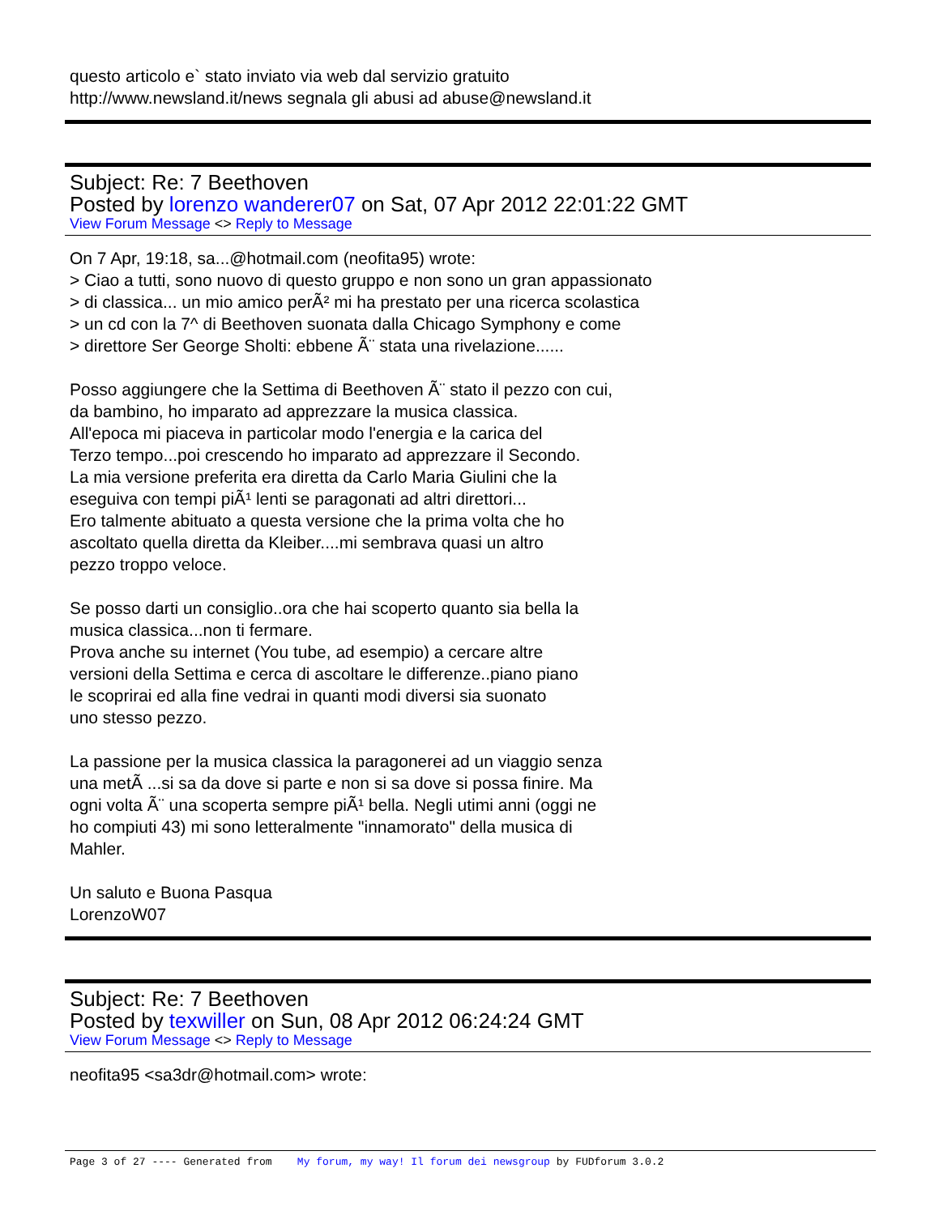questo articolo e` stato inviato via web dal servizio gratuito
http://www.newsland.it/news segnala gli abusi ad abuse@newsland.it
Subject: Re: 7 Beethoven
Posted by lorenzo wanderer07 on Sat, 07 Apr 2012 22:01:22 GMT
View Forum Message <> Reply to Message
On 7 Apr, 19:18, sa...@hotmail.com (neofita95) wrote:
> Ciao a tutti, sono nuovo di questo gruppo e non sono un gran appassionato
> di classica... un mio amico perÃ² mi ha prestato per una ricerca scolastica
> un cd con la 7^ di Beethoven suonata dalla Chicago Symphony e come
> direttore Ser George Sholti: ebbene Ã¨ stata una rivelazione......
Posso aggiungere che la Settima di Beethoven Ã¨ stato il pezzo con cui,
da bambino, ho imparato ad apprezzare la musica classica.
All'epoca mi piaceva in particolar modo l'energia e la carica del
Terzo tempo...poi crescendo ho imparato ad apprezzare il Secondo.
La mia versione preferita era diretta da Carlo Maria Giulini che la
eseguiva con tempi piÃ¹ lenti se paragonati ad altri direttori...
Ero talmente abituato a questa versione che la prima volta che ho
ascoltato quella diretta da Kleiber....mi sembrava quasi un altro
pezzo troppo veloce.
Se posso darti un consiglio..ora che hai scoperto quanto sia bella la
musica classica...non ti fermare.
Prova anche su internet (You tube, ad esempio) a cercare altre
versioni della Settima e cerca di ascoltare le differenze..piano piano
le scoprirai ed alla fine vedrai in quanti modi diversi sia suonato
uno stesso pezzo.
La passione per la musica classica la paragonerei ad un viaggio senza
una metÃ ...si sa da dove si parte e non si sa dove si possa finire. Ma
ogni volta Ã¨ una scoperta sempre piÃ¹ bella. Negli utimi anni (oggi ne
ho compiuti 43) mi sono letteralmente "innamorato" della musica di
Mahler.
Un saluto e Buona Pasqua
LorenzoW07
Subject: Re: 7 Beethoven
Posted by texwiller on Sun, 08 Apr 2012 06:24:24 GMT
View Forum Message <> Reply to Message
neofita95 <sa3dr@hotmail.com> wrote:
Page 3 of 27 ---- Generated from My forum, my way! Il forum dei newsgroup by FUDforum 3.0.2